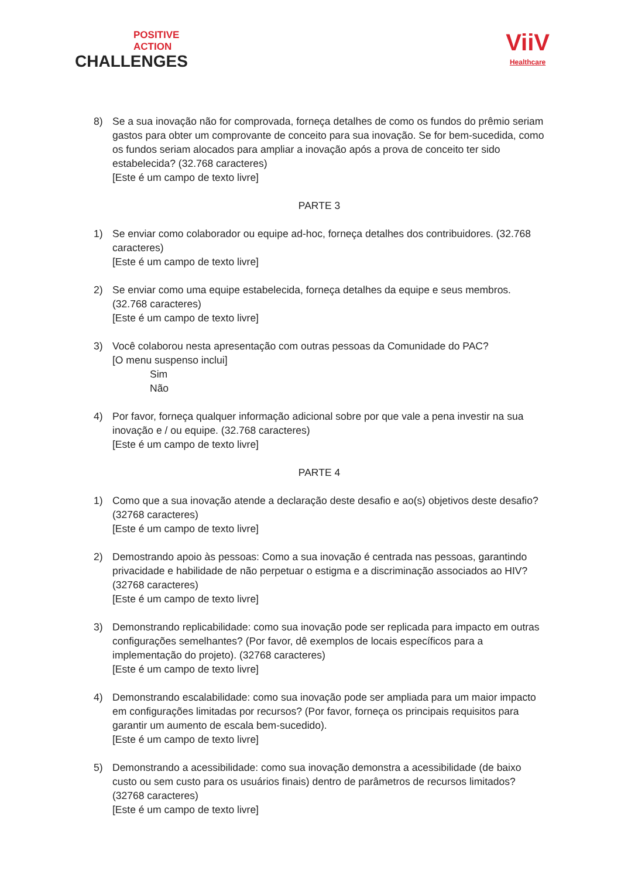POSITIVE
ACTION
CHALLENGES
ViiV
Healthcare
8) Se a sua inovação não for comprovada, forneça detalhes de como os fundos do prêmio seriam gastos para obter um comprovante de conceito para sua inovação. Se for bem-sucedida, como os fundos seriam alocados para ampliar a inovação após a prova de conceito ter sido estabelecida? (32.768 caracteres)
[Este é um campo de texto livre]
PARTE 3
1) Se enviar como colaborador ou equipe ad-hoc, forneça detalhes dos contribuidores. (32.768 caracteres)
[Este é um campo de texto livre]
2) Se enviar como uma equipe estabelecida, forneça detalhes da equipe e seus membros. (32.768 caracteres)
[Este é um campo de texto livre]
3) Você colaborou nesta apresentação com outras pessoas da Comunidade do PAC?
[O menu suspenso inclui]
Sim
Não
4) Por favor, forneça qualquer informação adicional sobre por que vale a pena investir na sua inovação e / ou equipe. (32.768 caracteres)
[Este é um campo de texto livre]
PARTE 4
1) Como que a sua inovação atende a declaração deste desafio e ao(s) objetivos deste desafio? (32768 caracteres)
[Este é um campo de texto livre]
2) Demostrando apoio às pessoas: Como a sua inovação é centrada nas pessoas, garantindo privacidade e habilidade de não perpetuar o estigma e a discriminação associados ao HIV? (32768 caracteres)
[Este é um campo de texto livre]
3) Demonstrando replicabilidade: como sua inovação pode ser replicada para impacto em outras configurações semelhantes? (Por favor, dê exemplos de locais específicos para a implementação do projeto). (32768 caracteres)
[Este é um campo de texto livre]
4) Demonstrando escalabilidade: como sua inovação pode ser ampliada para um maior impacto em configurações limitadas por recursos? (Por favor, forneça os principais requisitos para garantir um aumento de escala bem-sucedido).
[Este é um campo de texto livre]
5) Demonstrando a acessibilidade: como sua inovação demonstra a acessibilidade (de baixo custo ou sem custo para os usuários finais) dentro de parâmetros de recursos limitados? (32768 caracteres)
[Este é um campo de texto livre]